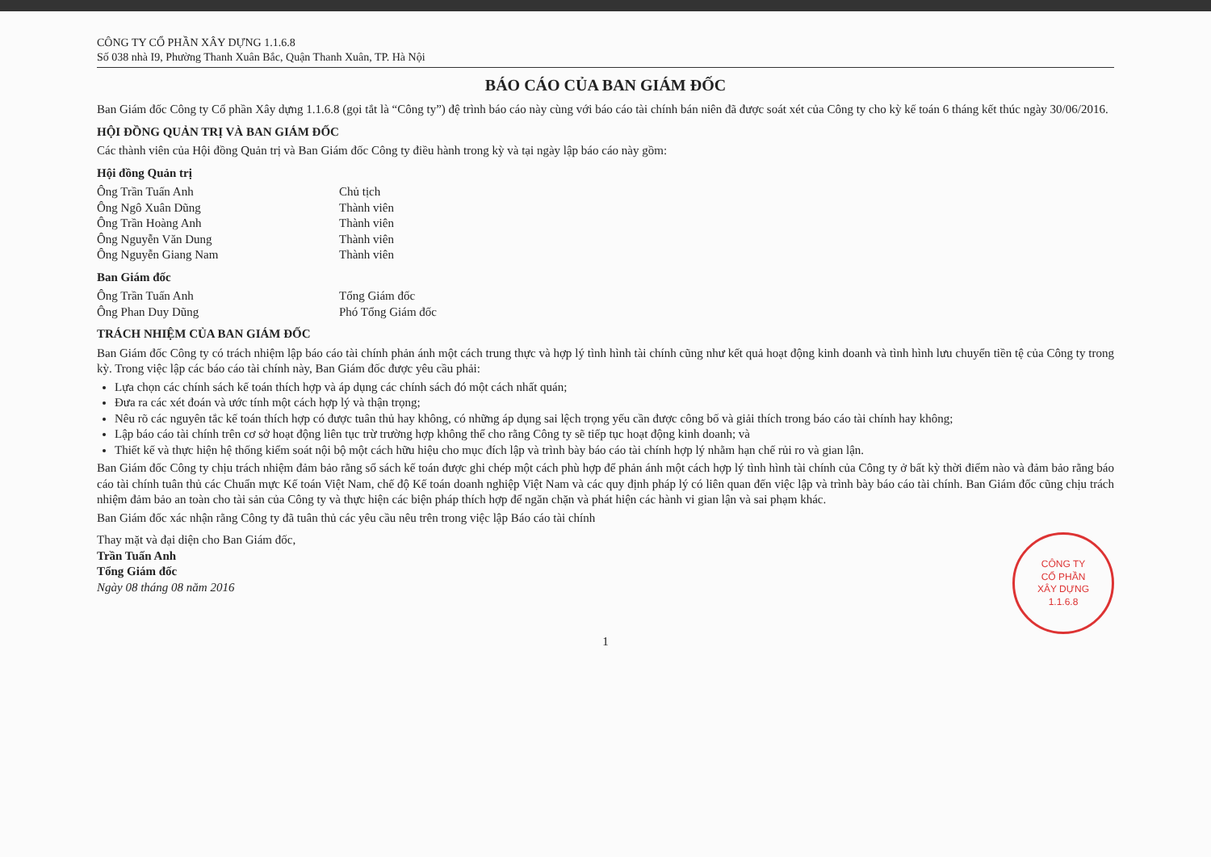CÔNG TY CỔ PHẦN XÂY DỰNG 1.1.6.8
Số 038 nhà I9, Phường Thanh Xuân Bắc, Quận Thanh Xuân, TP. Hà Nội
BÁO CÁO CỦA BAN GIÁM ĐỐC
Ban Giám đốc Công ty Cổ phần Xây dựng 1.1.6.8 (gọi tắt là “Công ty”) đệ trình báo cáo này cùng với báo cáo tài chính bán niên đã được soát xét của Công ty cho kỳ kế toán 6 tháng kết thúc ngày 30/06/2016.
HỘI ĐỒNG QUẢN TRỊ VÀ BAN GIÁM ĐỐC
Các thành viên của Hội đồng Quản trị và Ban Giám đốc Công ty điều hành trong kỳ và tại ngày lập báo cáo này gồm:
Hội đồng Quản trị
Ông Trần Tuấn Anh Chủ tịch
Ông Ngô Xuân Dũng Thành viên
Ông Trần Hoàng Anh Thành viên
Ông Nguyễn Văn Dung Thành viên
Ông Nguyễn Giang Nam Thành viên
Ban Giám đốc
Ông Trần Tuấn Anh Tổng Giám đốc
Ông Phan Duy Dũng Phó Tổng Giám đốc
TRÁCH NHIỆM CỦA BAN GIÁM ĐỐC
Ban Giám đốc Công ty có trách nhiệm lập báo cáo tài chính phản ánh một cách trung thực và hợp lý tình hình tài chính cũng như kết quả hoạt động kinh doanh và tình hình lưu chuyển tiền tệ của Công ty trong kỳ. Trong việc lập các báo cáo tài chính này, Ban Giám đốc được yêu cầu phải:
Lựa chọn các chính sách kế toán thích hợp và áp dụng các chính sách đó một cách nhất quán;
Đưa ra các xét đoán và ước tính một cách hợp lý và thận trọng;
Nêu rõ các nguyên tắc kế toán thích hợp có được tuân thủ hay không, có những áp dụng sai lệch trọng yếu cần được công bố và giải thích trong báo cáo tài chính hay không;
Lập báo cáo tài chính trên cơ sở hoạt động liên tục trừ trường hợp không thể cho rằng Công ty sẽ tiếp tục hoạt động kinh doanh; và
Thiết kế và thực hiện hệ thống kiểm soát nội bộ một cách hữu hiệu cho mục đích lập và trình bày báo cáo tài chính hợp lý nhằm hạn chế rủi ro và gian lận.
Ban Giám đốc Công ty chịu trách nhiệm đảm bảo rằng sổ sách kế toán được ghi chép một cách phù hợp để phản ánh một cách hợp lý tình hình tài chính của Công ty ở bất kỳ thời điểm nào và đảm bảo rằng báo cáo tài chính tuân thủ các Chuẩn mực Kế toán Việt Nam, chế độ Kế toán doanh nghiệp Việt Nam và các quy định pháp lý có liên quan đến việc lập và trình bày báo cáo tài chính. Ban Giám đốc cũng chịu trách nhiệm đảm bảo an toàn cho tài sản của Công ty và thực hiện các biện pháp thích hợp để ngăn chặn và phát hiện các hành vi gian lận và sai phạm khác.
Ban Giám đốc xác nhận rằng Công ty đã tuân thủ các yêu cầu nêu trên trong việc lập Báo cáo tài chính
Thay mặt và đại diện cho Ban Giám đốc,
Trần Tuấn Anh
Tổng Giám đốc
Ngày 08 tháng 08 năm 2016
CÔNG TY
CỔ PHẦN
XÂY DỰNG
1.1.6.8
1